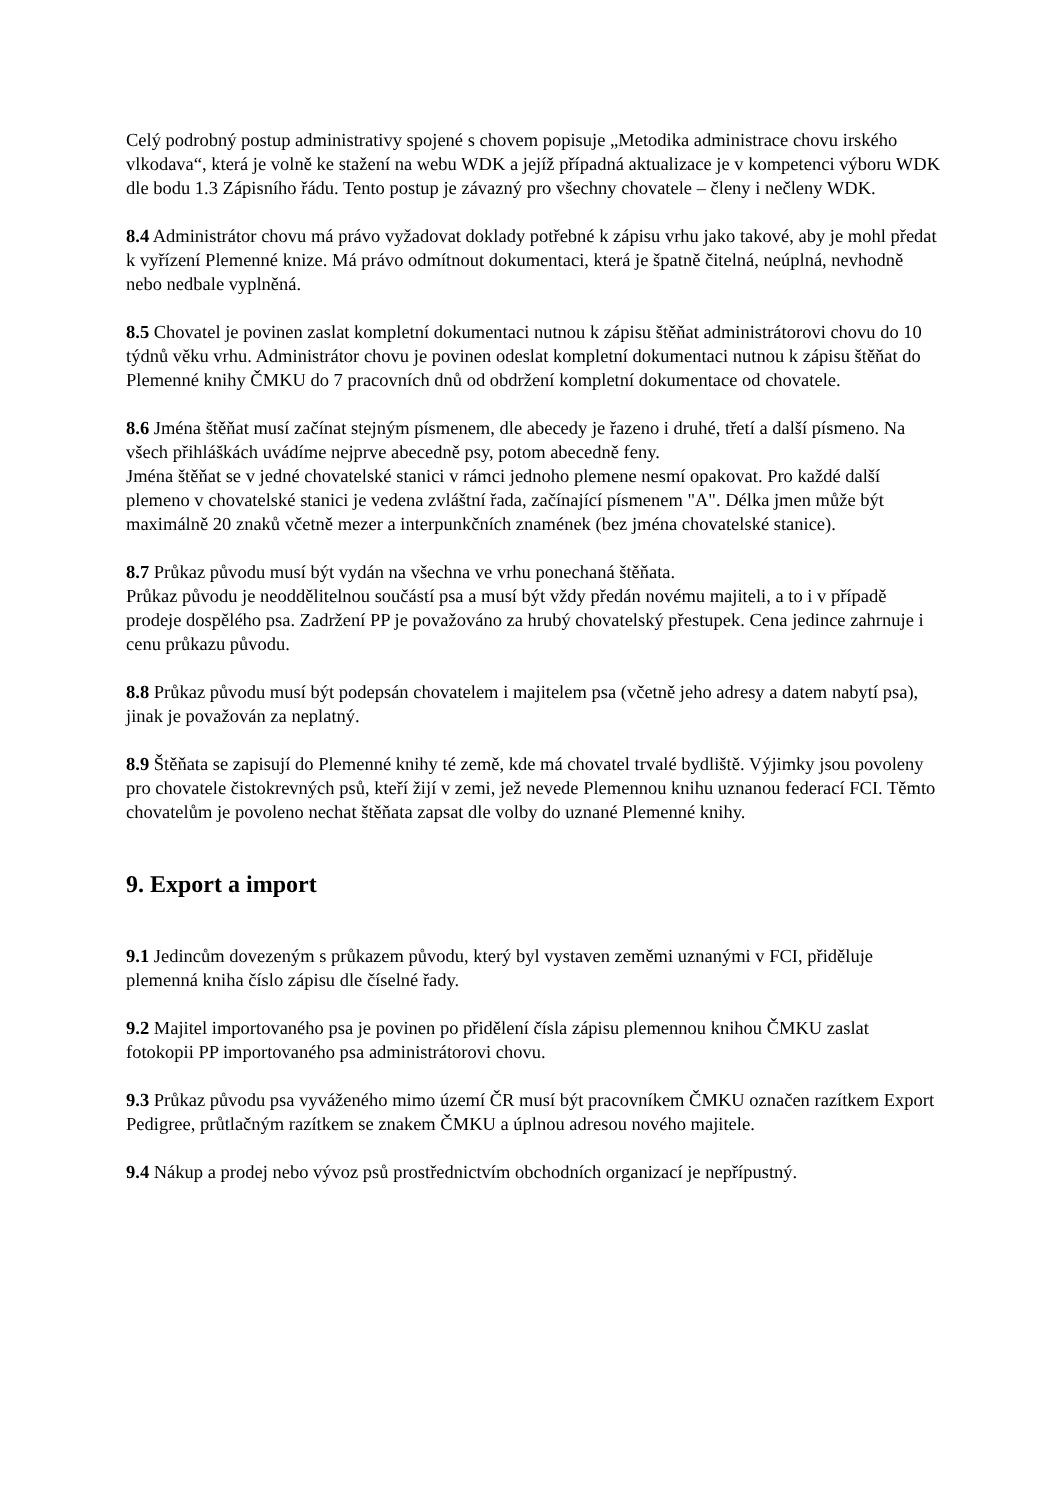Celý podrobný postup administrativy spojené s chovem popisuje „Metodika administrace chovu irského vlkodava“, která je volně ke stažení na webu WDK a jejíž případná aktualizace je v kompetenci výboru WDK dle bodu 1.3 Zápisního řádu. Tento postup je závazný pro všechny chovatele – členy i nečleny WDK.
8.4 Administrátor chovu má právo vyžadovat doklady potřebné k zápisu vrhu jako takové, aby je mohl předat k vyřízení Plemenné knize. Má právo odmítnout dokumentaci, která je špatně čitelná, neúplná, nevhodně nebo nedbale vyplněná.
8.5 Chovatel je povinen zaslat kompletní dokumentaci nutnou k zápisu štěňat administrátorovi chovu do 10 týdnů věku vrhu. Administrátor chovu je povinen odeslat kompletní dokumentaci nutnou k zápisu štěňat do Plemenné knihy ČMKU do 7 pracovních dnů od obdržení kompletní dokumentace od chovatele.
8.6 Jména štěňat musí začínat stejným písmenem, dle abecedy je řazeno i druhé, třetí a další písmeno. Na všech přihláškách uvádíme nejprve abecedně psy, potom abecedně feny.
Jména štěňat se v jedné chovatelské stanici v rámci jednoho plemene nesmí opakovat. Pro každé další plemeno v chovatelské stanici je vedena zvláštní řada, začínající písmenem "A". Délka jmen může být maximálně 20 znaků včetně mezer a interpunkčních znamének (bez jména chovatelské stanice).
8.7 Průkaz původu musí být vydán na všechna ve vrhu ponechaná štěňata.
Průkaz původu je neoddělitelnou součástí psa a musí být vždy předán novému majiteli, a to i v případě prodeje dospělého psa. Zadržení PP je považováno za hrubý chovatelský přestupek. Cena jedince zahrnuje i cenu průkazu původu.
8.8 Průkaz původu musí být podepsán chovatelem i majitelem psa (včetně jeho adresy a datem nabytí psa), jinak je považován za neplatný.
8.9 Štěňata se zapisují do Plemenné knihy té země, kde má chovatel trvalé bydliště. Výjimky jsou povoleny pro chovatele čistokrevných psů, kteří žijí v zemi, jež nevede Plemennou knihu uznanou federací FCI. Těmto chovatelům je povoleno nechat štěňata zapsat dle volby do uznané Plemenné knihy.
9. Export a import
9.1 Jedincům dovezeným s průkazem původu, který byl vystaven zeměmi uznanými v FCI, přiděluje plemenná kniha číslo zápisu dle číselné řady.
9.2 Majitel importovaného psa je povinen po přidělení čísla zápisu plemennou knihou ČMKU zaslat fotokopii PP importovaného psa administrátorovi chovu.
9.3 Průkaz původu psa vyváženého mimo území ČR musí být pracovníkem ČMKU označen razítkem Export Pedigree, průtlačným razítkem se znakem ČMKU a úplnou adresou nového majitele.
9.4 Nákup a prodej nebo vývoz psů prostřednictvím obchodních organizací je nepřípustný.